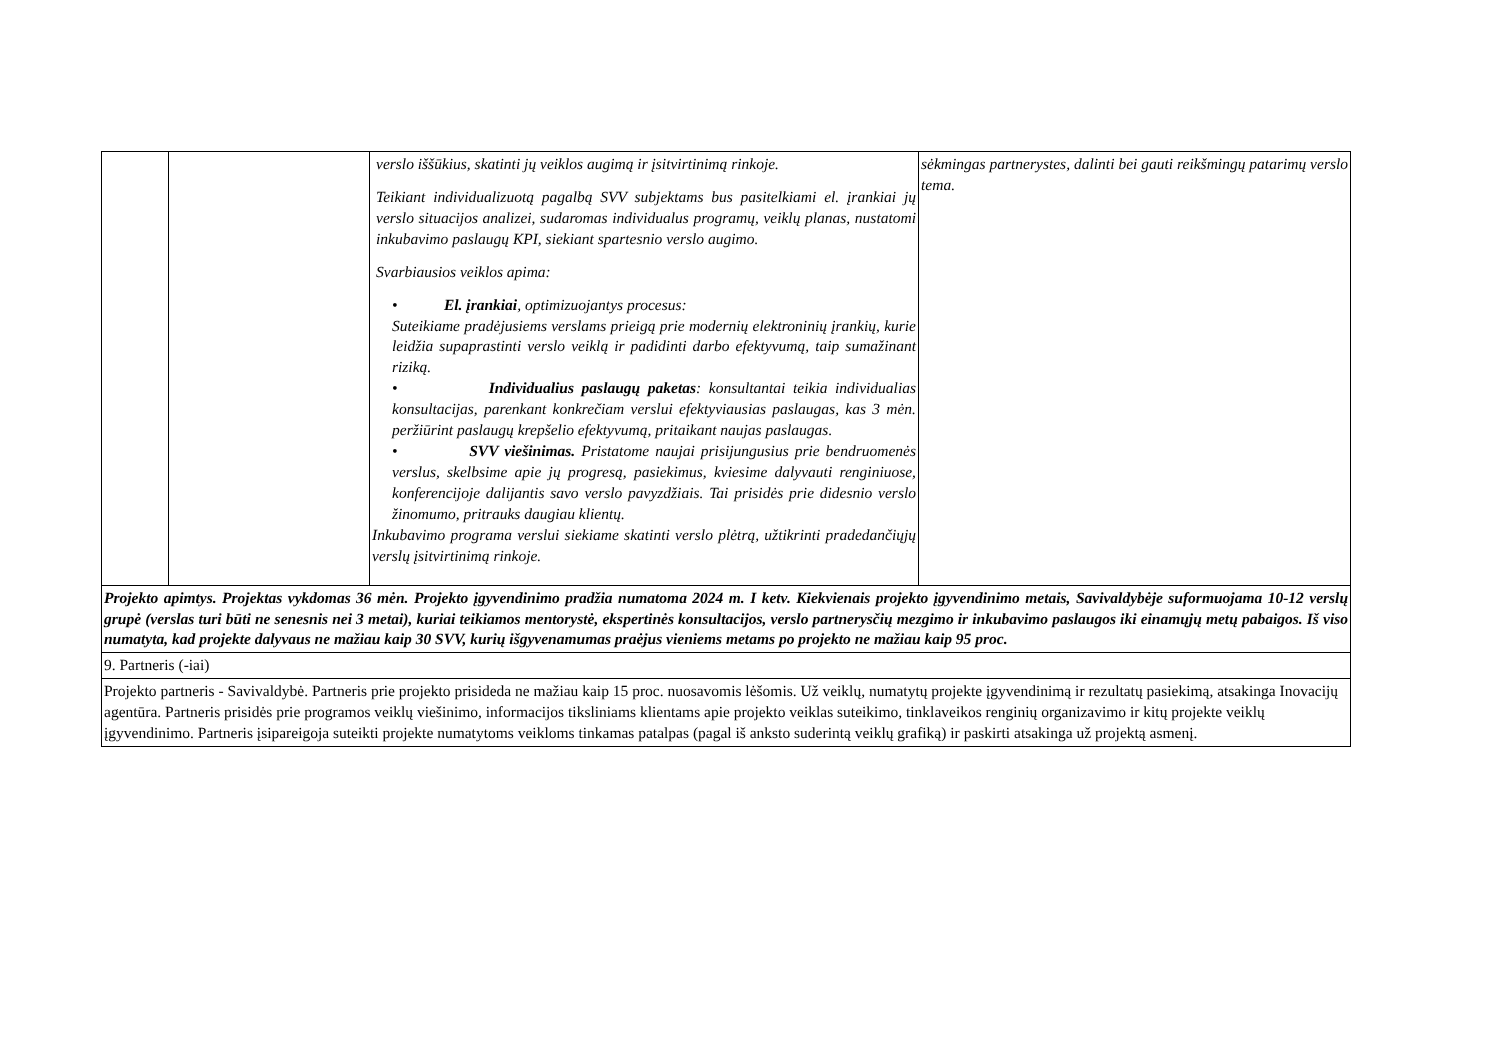| | | verslo iššūkius, skatinti jų veiklos augimą ir įsitvirtinimą rinkoje. Teikiant individualizuotą pagalbą SVV subjektams bus pasitelkiami el. įrankiai jų verslo situacijos analizei, sudaromas individualus programų, veiklų planas, nustatomi inkubavimo paslaugų KPI, siekiant spartesnio verslo augimo. Svarbiausios veiklos apima: • El. įrankiai , optimizuojantys procesus: Suteikiame pradėjusiems verslams prieigą prie modernių elektroninių įrankių, kurie leidžia supaprastinti verslo veiklą ir padidinti darbo efektyvumą, taip sumažinant riziką. • Individualius paslaugų paketas : konsultantai teikia individualias konsultacijas, parenkant konkrečiam verslui efektyviausias paslaugas, kas 3 mėn. peržiūrint paslaugų krepšelio efektyvumą, pritaikant naujas paslaugas. • SVV viešinimas. Pristatome naujai prisijungusius prie bendruomenės verslus, skelbsime apie jų progresą, pasiekimus, kviesime dalyvauti renginiuose, konferencijoje dalijantis savo verslo pavyzdžiais. Tai prisidės prie didesnio verslo žinomumo, pritrauks daugiau klientų. Inkubavimo programa verslui siekiame skatinti verslo plėtrą, užtikrinti pradedančiųjų verslų įsitvirtinimą rinkoje. | sėkmingas partnerystes, dalinti bei gauti reikšmingų patarimų verslo tema. |
| Projekto apimtys. Projektas vykdomas 36 mėn. Projekto įgyvendinimo pradžia numatoma 2024 m. I ketv. Kiekvienais projekto įgyvendinimo metais, Savivaldybėje suformuojama 10-12 verslų grupė (verslas turi būti ne senesnis nei 3 metai), kuriai teikiamos mentorystė, ekspertinės konsultacijos, verslo partnerysčių mezgimo ir inkubavimo paslaugos iki einamųjų metų pabaigos. Iš viso numatyta, kad projekte dalyvaus ne mažiau kaip 30 SVV, kurių išgyvenamumas praėjus vieniems metams po projekto ne mažiau kaip 95 proc. | | | |
| 9. Partneris (-iai) | | | |
| Projekto partneris - Savivaldybė. Partneris prie projekto prisideda ne mažiau kaip 15 proc. nuosavomis lėšomis. Už veiklų, numatytų projekte įgyvendinimą ir rezultatų pasiekimą, atsakinga Inovacijų agentūra. Partneris prisidės prie programos veiklų viešinimo, informacijos tiksliniams klientams apie projekto veiklas suteikimo, tinklaveikos renginių organizavimo ir kitų projekte veiklų įgyvendinimo. Partneris įsipareigoja suteikti projekte numatytoms veikloms tinkamas patalpas (pagal iš anksto suderintą veiklų grafiką) ir paskirti atsakinga už projektą asmenį. | | | |